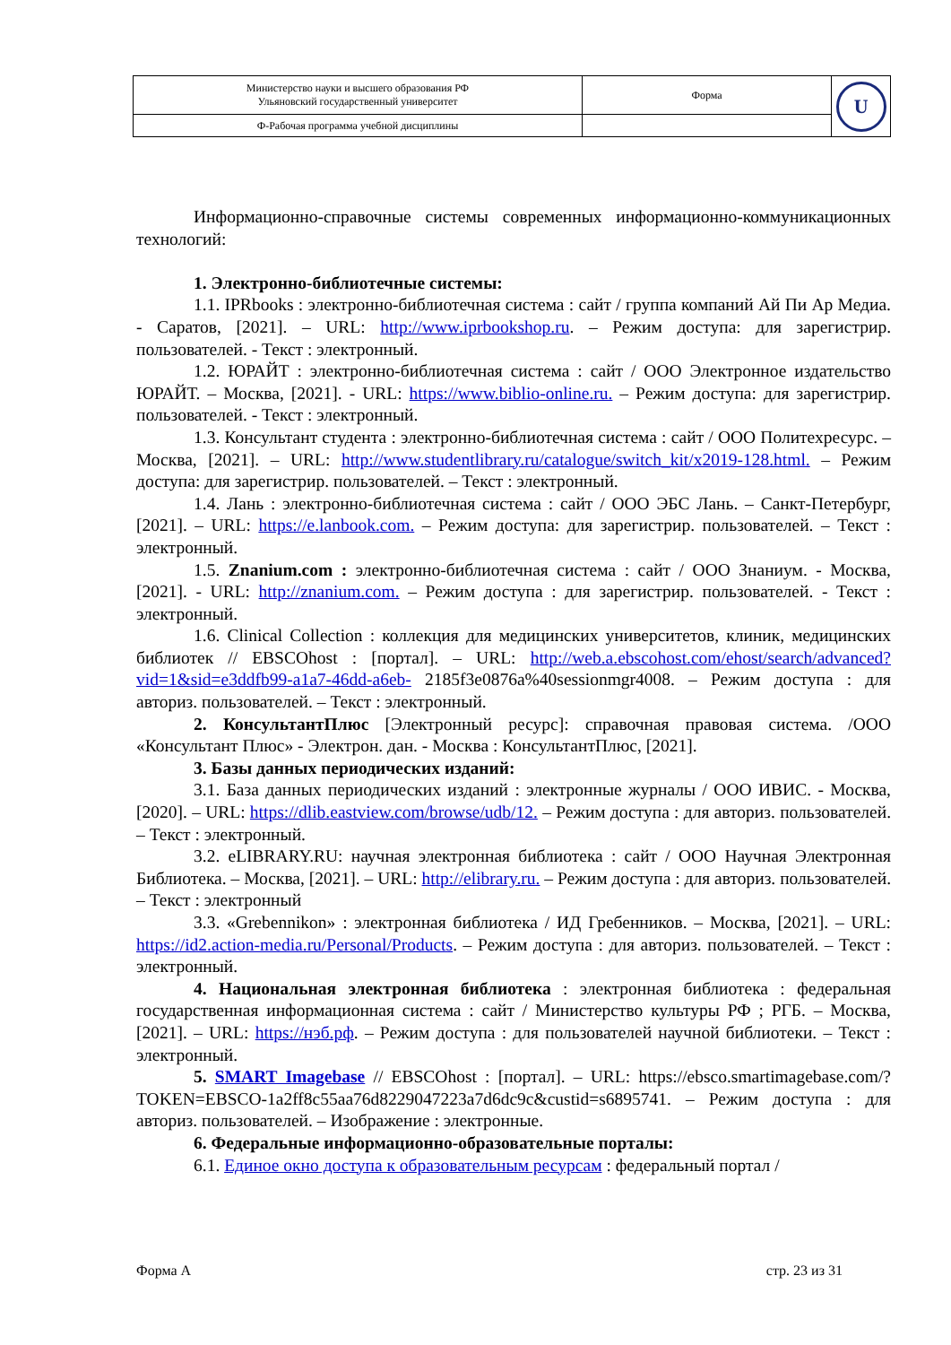| Министерство науки и высшего образования РФ Ульяновский государственный университет | Форма | U |
| Ф-Рабочая программа учебной дисциплины | | |
Информационно-справочные системы современных информационно-коммуникационных технологий:
1. Электронно-библиотечные системы:
1.1. IPRbooks : электронно-библиотечная система : сайт / группа компаний Ай Пи Ар Медиа. - Саратов, [2021]. – URL: http://www.iprbookshop.ru. – Режим доступа: для зарегистрир. пользователей. - Текст : электронный.
1.2. ЮРАЙТ : электронно-библиотечная система : сайт / ООО Электронное издательство ЮРАЙТ. – Москва, [2021]. - URL: https://www.biblio-online.ru. – Режим доступа: для зарегистрир. пользователей. - Текст : электронный.
1.3. Консультант студента : электронно-библиотечная система : сайт / ООО Политехресурс. – Москва, [2021]. – URL: http://www.studentlibrary.ru/catalogue/switch_kit/x2019-128.html. – Режим доступа: для зарегистрир. пользователей. – Текст : электронный.
1.4. Лань : электронно-библиотечная система : сайт / ООО ЭБС Лань. – Санкт-Петербург, [2021]. – URL: https://e.lanbook.com. – Режим доступа: для зарегистрир. пользователей. – Текст : электронный.
1.5. Znanium.com : электронно-библиотечная система : сайт / ООО Знаниум. - Москва, [2021]. - URL: http://znanium.com. – Режим доступа : для зарегистрир. пользователей. - Текст : электронный.
1.6. Clinical Collection : коллекция для медицинских университетов, клиник, медицинских библиотек // EBSCOhost : [портал]. – URL: http://web.a.ebscohost.com/ehost/search/advanced?vid=1&sid=e3ddfb99-a1a7-46dd-a6eb- 2185f3e0876a%40sessionmgr4008. – Режим доступа : для авториз. пользователей. – Текст : электронный.
2. КонсультантПлюс [Электронный ресурс]: справочная правовая система. /ООО «Консультант Плюс» - Электрон. дан. - Москва : КонсультантПлюс, [2021].
3. Базы данных периодических изданий:
3.1. База данных периодических изданий : электронные журналы / ООО ИВИС. - Москва, [2020]. – URL: https://dlib.eastview.com/browse/udb/12. – Режим доступа : для авториз. пользователей. – Текст : электронный.
3.2. eLIBRARY.RU: научная электронная библиотека : сайт / ООО Научная Электронная Библиотека. – Москва, [2021]. – URL: http://elibrary.ru. – Режим доступа : для авториз. пользователей. – Текст : электронный
3.3. «Grebennikon» : электронная библиотека / ИД Гребенников. – Москва, [2021]. – URL: https://id2.action-media.ru/Personal/Products. – Режим доступа : для авториз. пользователей. – Текст : электронный.
4. Национальная электронная библиотека : электронная библиотека : федеральная государственная информационная система : сайт / Министерство культуры РФ ; РГБ. – Москва, [2021]. – URL: https://нэб.рф. – Режим доступа : для пользователей научной библиотеки. – Текст : электронный.
5. SMART Imagebase // EBSCOhost : [портал]. – URL: https://ebsco.smartimagebase.com/?TOKEN=EBSCO-1a2ff8c55aa76d8229047223a7d6dc9c&custid=s6895741. – Режим доступа : для авториз. пользователей. – Изображение : электронные.
6. Федеральные информационно-образовательные порталы:
6.1. Единое окно доступа к образовательным ресурсам : федеральный портал /
Форма А стр. 23 из 31